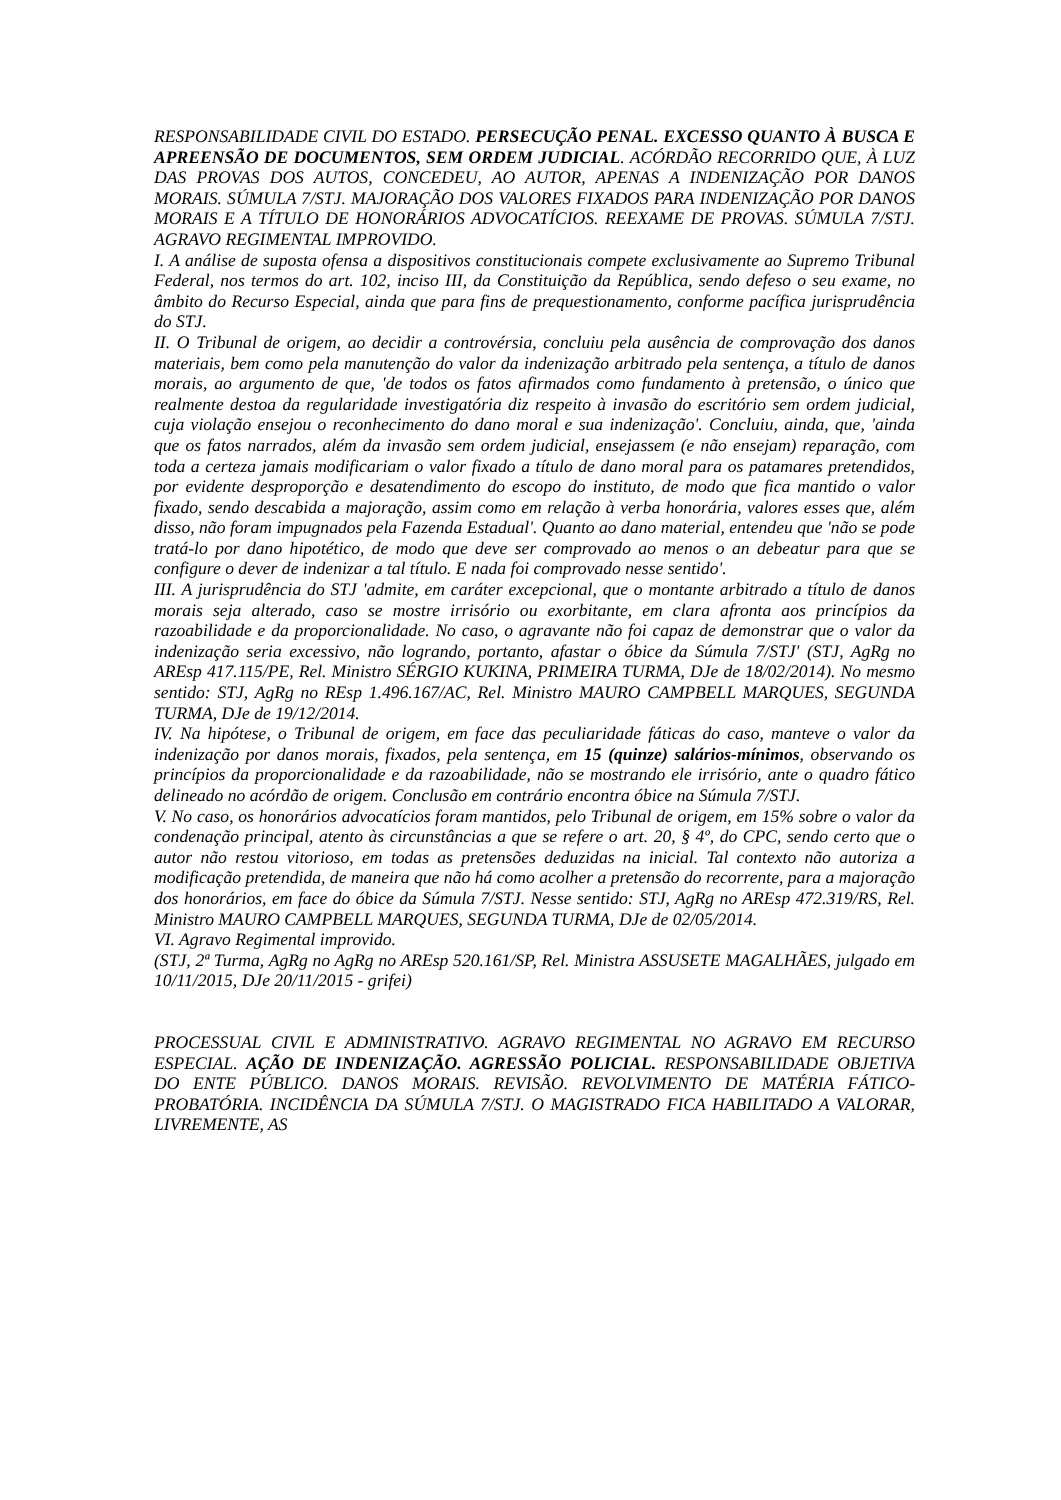RESPONSABILIDADE CIVIL DO ESTADO. PERSECUÇÃO PENAL. EXCESSO QUANTO À BUSCA E APREENSÃO DE DOCUMENTOS, SEM ORDEM JUDICIAL. ACÓRDÃO RECORRIDO QUE, À LUZ DAS PROVAS DOS AUTOS, CONCEDEU, AO AUTOR, APENAS A INDENIZAÇÃO POR DANOS MORAIS. SÚMULA 7/STJ. MAJORAÇÃO DOS VALORES FIXADOS PARA INDENIZAÇÃO POR DANOS MORAIS E A TÍTULO DE HONORÁRIOS ADVOCATÍCIOS. REEXAME DE PROVAS. SÚMULA 7/STJ. AGRAVO REGIMENTAL IMPROVIDO.
I. A análise de suposta ofensa a dispositivos constitucionais compete exclusivamente ao Supremo Tribunal Federal, nos termos do art. 102, inciso III, da Constituição da República, sendo defeso o seu exame, no âmbito do Recurso Especial, ainda que para fins de prequestionamento, conforme pacífica jurisprudência do STJ.
II. O Tribunal de origem, ao decidir a controvérsia, concluiu pela ausência de comprovação dos danos materiais, bem como pela manutenção do valor da indenização arbitrado pela sentença, a título de danos morais, ao argumento de que, 'de todos os fatos afirmados como fundamento à pretensão, o único que realmente destoa da regularidade investigatória diz respeito à invasão do escritório sem ordem judicial, cuja violação ensejou o reconhecimento do dano moral e sua indenização'. Concluiu, ainda, que, 'ainda que os fatos narrados, além da invasão sem ordem judicial, ensejassem (e não ensejam) reparação, com toda a certeza jamais modificariam o valor fixado a título de dano moral para os patamares pretendidos, por evidente desproporção e desatendimento do escopo do instituto, de modo que fica mantido o valor fixado, sendo descabida a majoração, assim como em relação à verba honorária, valores esses que, além disso, não foram impugnados pela Fazenda Estadual'. Quanto ao dano material, entendeu que 'não se pode tratá-lo por dano hipotético, de modo que deve ser comprovado ao menos o an debeatur para que se configure o dever de indenizar a tal título. E nada foi comprovado nesse sentido'.
III. A jurisprudência do STJ 'admite, em caráter excepcional, que o montante arbitrado a título de danos morais seja alterado, caso se mostre irrisório ou exorbitante, em clara afronta aos princípios da razoabilidade e da proporcionalidade. No caso, o agravante não foi capaz de demonstrar que o valor da indenização seria excessivo, não logrando, portanto, afastar o óbice da Súmula 7/STJ' (STJ, AgRg no AREsp 417.115/PE, Rel. Ministro SÉRGIO KUKINA, PRIMEIRA TURMA, DJe de 18/02/2014). No mesmo sentido: STJ, AgRg no REsp 1.496.167/AC, Rel. Ministro MAURO CAMPBELL MARQUES, SEGUNDA TURMA, DJe de 19/12/2014.
IV. Na hipótese, o Tribunal de origem, em face das peculiaridade fáticas do caso, manteve o valor da indenização por danos morais, fixados, pela sentença, em 15 (quinze) salários-mínimos, observando os princípios da proporcionalidade e da razoabilidade, não se mostrando ele irrisório, ante o quadro fático delineado no acórdão de origem. Conclusão em contrário encontra óbice na Súmula 7/STJ.
V. No caso, os honorários advocatícios foram mantidos, pelo Tribunal de origem, em 15% sobre o valor da condenação principal, atento às circunstâncias a que se refere o art. 20, § 4º, do CPC, sendo certo que o autor não restou vitorioso, em todas as pretensões deduzidas na inicial. Tal contexto não autoriza a modificação pretendida, de maneira que não há como acolher a pretensão do recorrente, para a majoração dos honorários, em face do óbice da Súmula 7/STJ. Nesse sentido: STJ, AgRg no AREsp 472.319/RS, Rel. Ministro MAURO CAMPBELL MARQUES, SEGUNDA TURMA, DJe de 02/05/2014.
VI. Agravo Regimental improvido.
(STJ, 2ª Turma, AgRg no AgRg no AREsp 520.161/SP, Rel. Ministra ASSUSETE MAGALHÃES, julgado em 10/11/2015, DJe 20/11/2015 - grifei)
PROCESSUAL CIVIL E ADMINISTRATIVO. AGRAVO REGIMENTAL NO AGRAVO EM RECURSO ESPECIAL. AÇÃO DE INDENIZAÇÃO. AGRESSÃO POLICIAL. RESPONSABILIDADE OBJETIVA DO ENTE PÚBLICO. DANOS MORAIS. REVISÃO. REVOLVIMENTO DE MATÉRIA FÁTICO-PROBATÓRIA. INCIDÊNCIA DA SÚMULA 7/STJ. O MAGISTRADO FICA HABILITADO A VALORAR, LIVREMENTE, AS